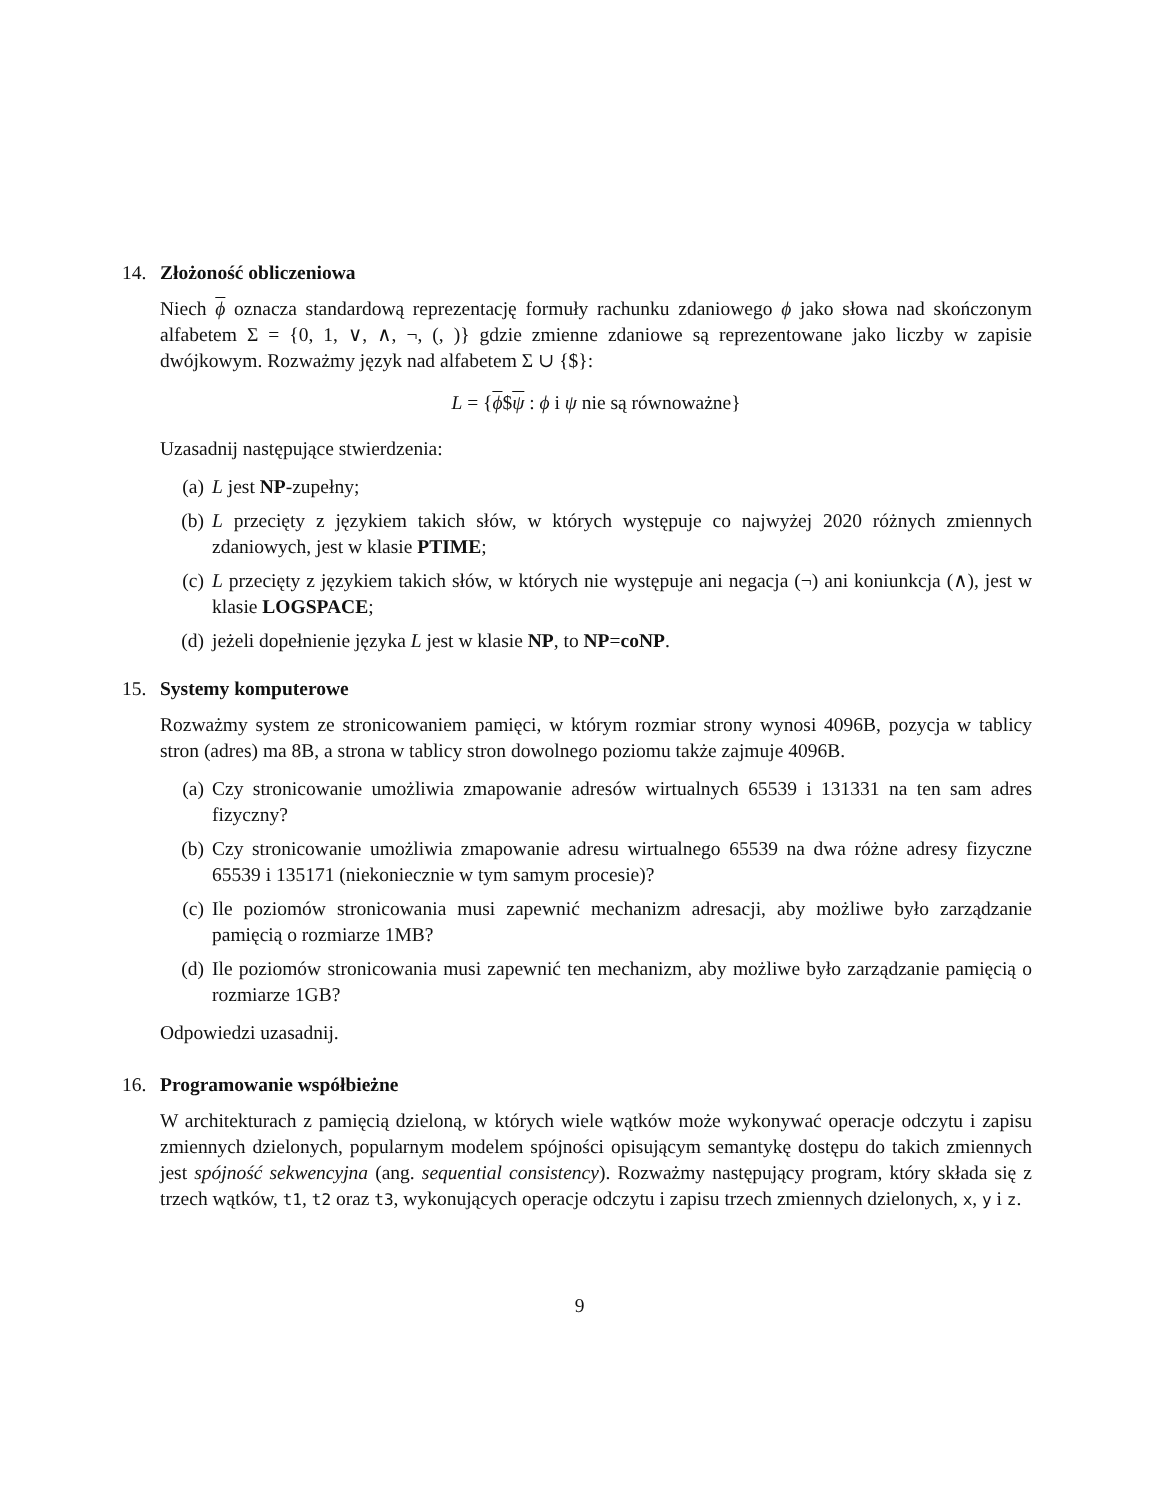14. Złożoność obliczeniowa
Niech ϕ oznacza standardową reprezentację formuły rachunku zdaniowego ϕ jako słowa nad skończonym alfabetem Σ = {0, 1, ∨, ∧, ¬, (, )} gdzie zmienne zdaniowe są reprezentowane jako liczby w zapisie dwójkowym. Rozważmy język nad alfabetem Σ ∪ {$}:
L = {ϕ$ψ : ϕ i ψ nie są równoważne}
Uzasadnij następujące stwierdzenia:
(a) L jest NP-zupełny;
(b) L przecięty z językiem takich słów, w których występuje co najwyżej 2020 różnych zmiennych zdaniowych, jest w klasie PTIME;
(c) L przecięty z językiem takich słów, w których nie występuje ani negacja (¬) ani koniunkcja (∧), jest w klasie LOGSPACE;
(d) jeżeli dopełnienie języka L jest w klasie NP, to NP=coNP.
15. Systemy komputerowe
Rozważmy system ze stronicowaniem pamięci, w którym rozmiar strony wynosi 4096B, pozycja w tablicy stron (adres) ma 8B, a strona w tablicy stron dowolnego poziomu także zajmuje 4096B.
(a) Czy stronicowanie umożliwia zmapowanie adresów wirtualnych 65539 i 131331 na ten sam adres fizyczny?
(b) Czy stronicowanie umożliwia zmapowanie adresu wirtualnego 65539 na dwa różne adresy fizyczne 65539 i 135171 (niekoniecznie w tym samym procesie)?
(c) Ile poziomów stronicowania musi zapewnić mechanizm adresacji, aby możliwe było zarządzanie pamięcią o rozmiarze 1MB?
(d) Ile poziomów stronicowania musi zapewnić ten mechanizm, aby możliwe było zarządzanie pamięcią o rozmiarze 1GB?
Odpowiedzi uzasadnij.
16. Programowanie współbieżne
W architekturach z pamięcią dzieloną, w których wiele wątków może wykonywać operacje odczytu i zapisu zmiennych dzielonych, popularnym modelem spójności opisującym semantykę dostępu do takich zmiennych jest spójność sekwencyjna (ang. sequential consistency). Rozważmy następujący program, który składa się z trzech wątków, t1, t2 oraz t3, wykonujących operacje odczytu i zapisu trzech zmiennych dzielonych, x, y i z.
9